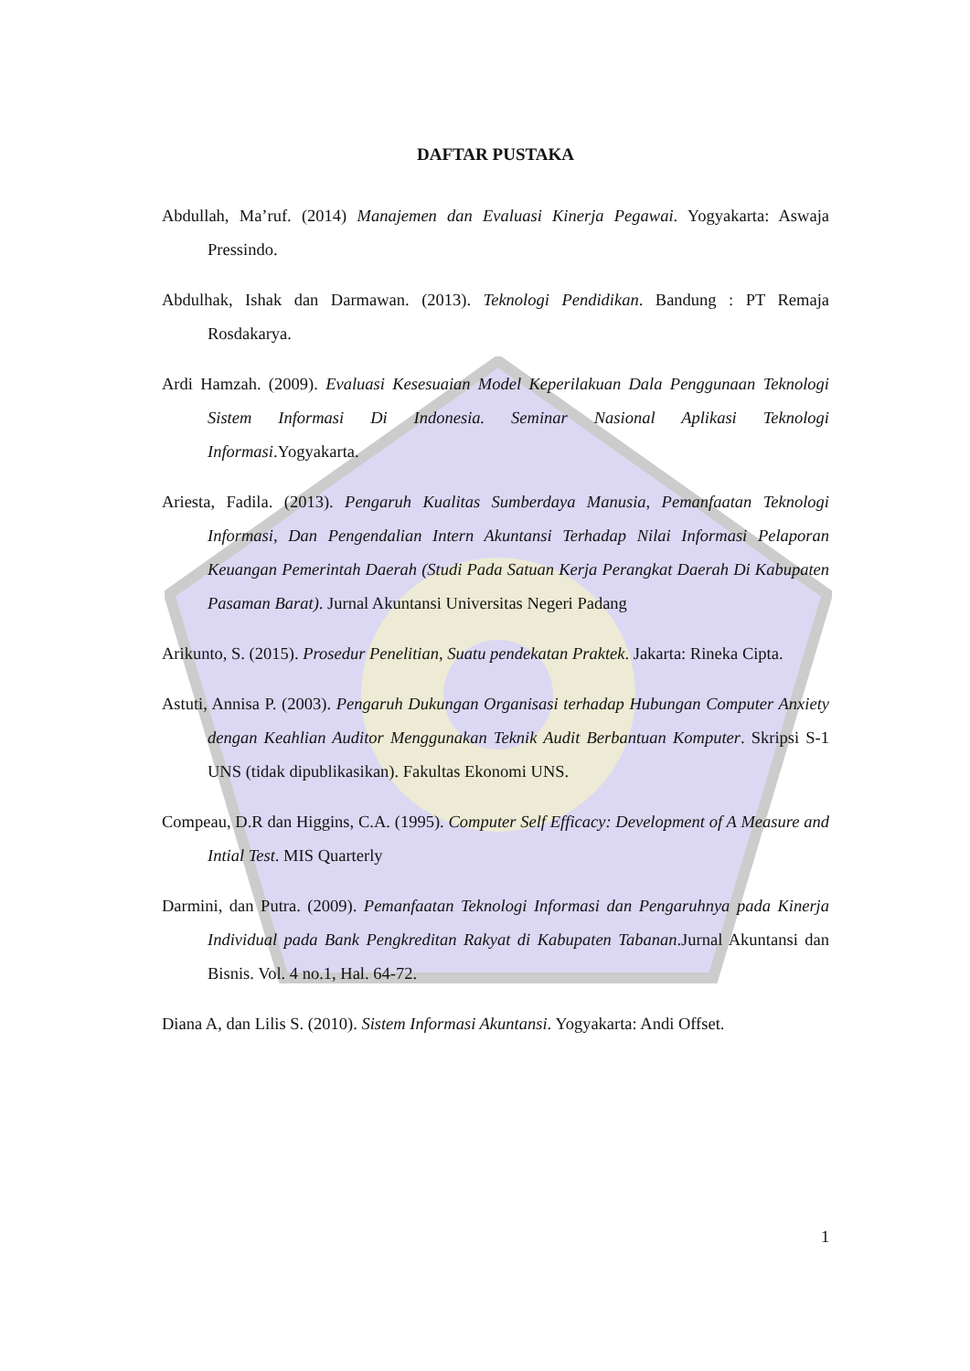DAFTAR PUSTAKA
Abdullah, Ma’ruf. (2014) Manajemen dan Evaluasi Kinerja Pegawai. Yogyakarta: Aswaja Pressindo.
Abdulhak, Ishak dan Darmawan. (2013). Teknologi Pendidikan. Bandung : PT Remaja Rosdakarya.
Ardi Hamzah. (2009). Evaluasi Kesesuaian Model Keperilakuan Dala Penggunaan Teknologi Sistem Informasi Di Indonesia. Seminar Nasional Aplikasi Teknologi Informasi.Yogyakarta.
Ariesta, Fadila. (2013). Pengaruh Kualitas Sumberdaya Manusia, Pemanfaatan Teknologi Informasi, Dan Pengendalian Intern Akuntansi Terhadap Nilai Informasi Pelaporan Keuangan Pemerintah Daerah (Studi Pada Satuan Kerja Perangkat Daerah Di Kabupaten Pasaman Barat). Jurnal Akuntansi Universitas Negeri Padang
Arikunto, S. (2015). Prosedur Penelitian, Suatu pendekatan Praktek. Jakarta: Rineka Cipta.
Astuti, Annisa P. (2003). Pengaruh Dukungan Organisasi terhadap Hubungan Computer Anxiety dengan Keahlian Auditor Menggunakan Teknik Audit Berbantuan Komputer. Skripsi S-1 UNS (tidak dipublikasikan). Fakultas Ekonomi UNS.
Compeau, D.R dan Higgins, C.A. (1995). Computer Self Efficacy: Development of A Measure and Intial Test. MIS Quarterly
Darmini, dan Putra. (2009). Pemanfaatan Teknologi Informasi dan Pengaruhnya pada Kinerja Individual pada Bank Pengkreditan Rakyat di Kabupaten Tabanan.Jurnal Akuntansi dan Bisnis. Vol. 4 no.1, Hal. 64-72.
Diana A, dan Lilis S. (2010). Sistem Informasi Akuntansi. Yogyakarta: Andi Offset.
1